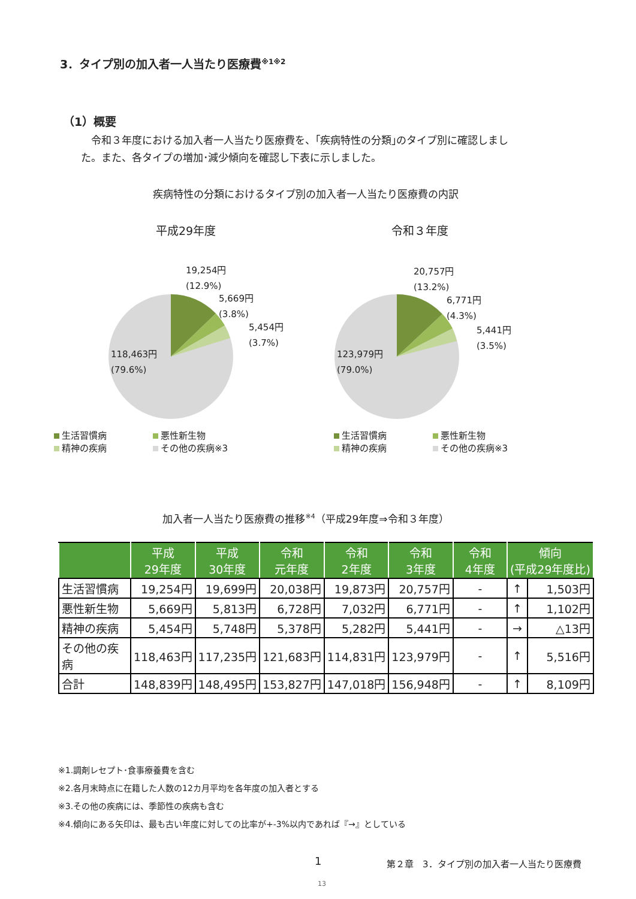3．タイプ別の加入者一人当たり医療費<sup>※1※2</sup>
（1）概要
　令和３年度における加入者一人当たり医療費を、｢疾病特性の分類｣のタイプ別に確認しました。また、各タイプの増加･減少傾向を確認し下表に示しました。
疾病特性の分類におけるタイプ別の加入者一人当たり医療費の内訳
平成29年度
19,254円
(12.9%)
5,669円
(3.8%)
5,454円
(3.7%)
118,463円
(79.6%)
生活習慣病 悪性新生物 精神の疾病 その他の疾病※3
令和３年度
20,757円
(13.2%)
6,771円
(4.3%)
5,441円
(3.5%)
123,979円
(79.0%)
生活習慣病 悪性新生物 精神の疾病 その他の疾病※3
加入者一人当たり医療費の推移<sup>※4</sup>（平成29年度⇒令和３年度）
| | 平成 29年度 | 平成 30年度 | 令和 元年度 | 令和 2年度 | 令和 3年度 | 令和 4年度 | 傾向 (平成29年度比) | |
| --- | --- | --- | --- | --- | --- | --- | --- | --- |
| 生活習慣病 | 19,254円 | 19,699円 | 20,038円 | 19,873円 | 20,757円 | - | ↑ | 1,503円 |
| 悪性新生物 | 5,669円 | 5,813円 | 6,728円 | 7,032円 | 6,771円 | - | ↑ | 1,102円 |
| 精神の疾病 | 5,454円 | 5,748円 | 5,378円 | 5,282円 | 5,441円 | - | → | △13円 |
| その他の疾病 | 118,463円 | 117,235円 | 121,683円 | 114,831円 | 123,979円 | - | ↑ | 5,516円 |
| 合計 | 148,839円 | 148,495円 | 153,827円 | 147,018円 | 156,948円 | - | ↑ | 8,109円 |
※1.調剤レセプト･食事療養費を含む
※2.各月末時点に在籍した人数の12カ月平均を各年度の加入者とする
※3.その他の疾病には、季節性の疾病も含む
※4.傾向にある矢印は、最も古い年度に対しての比率が+-3%以内であれば『→』としている
1
第２章　3．タイプ別の加入者一人当たり医療費
13